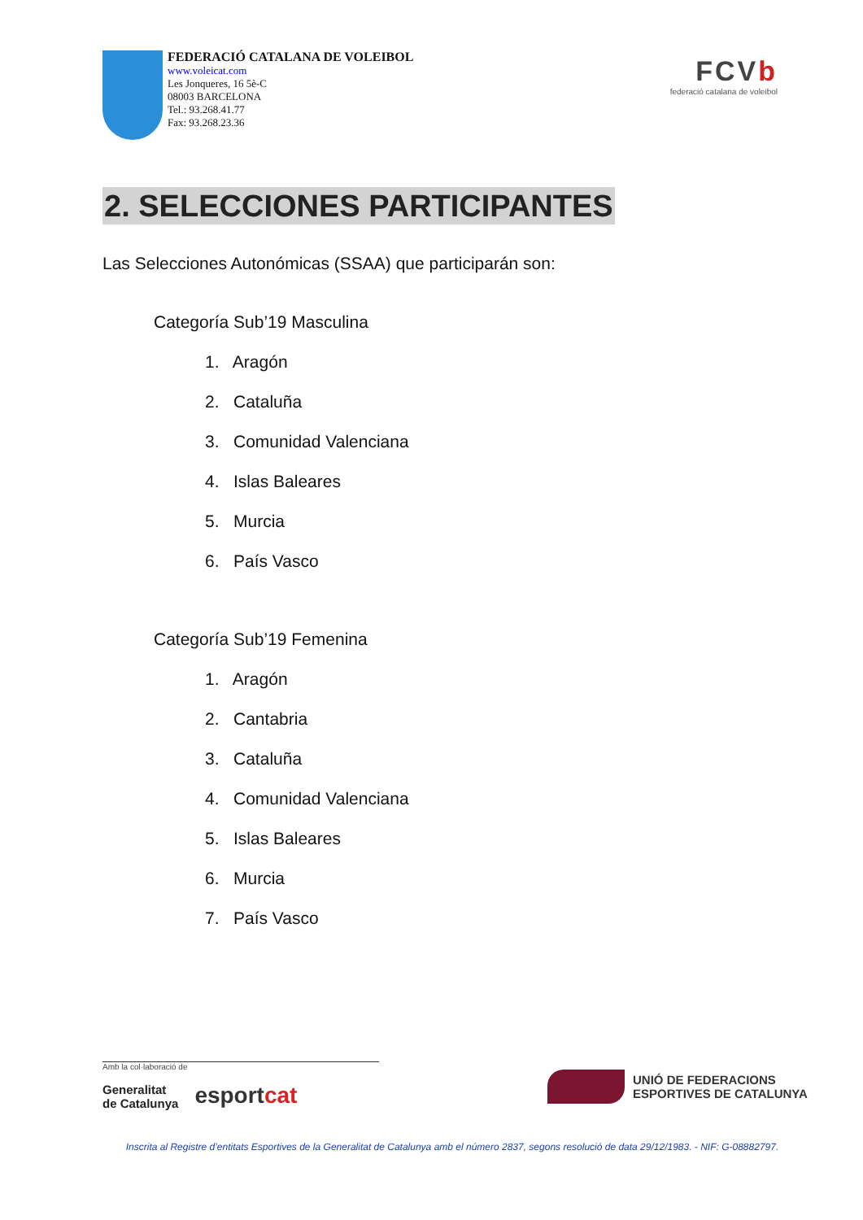FEDERACIÓ CATALANA DE VOLEIBOL
www.voleicat.com
Les Jonqueres, 16 5è-C
08003 BARCELONA
Tel.: 93.268.41.77
Fax: 93.268.23.36
FCVb
federació catalana de voleibol
2. SELECCIONES PARTICIPANTES
Las Selecciones Autonómicas (SSAA) que participarán son:
Categoría Sub’19 Masculina
1. Aragón
2. Cataluña
3. Comunidad Valenciana
4. Islas Baleares
5. Murcia
6. País Vasco
Categoría Sub’19 Femenina
1. Aragón
2. Cantabria
3. Cataluña
4. Comunidad Valenciana
5. Islas Baleares
6. Murcia
7. País Vasco
Amb la col·laboració de
Generalitat
de Catalunya
esportcat
UNIÓ DE FEDERACIONS
ESPORTIVES DE CATALUNYA
Inscrita al Registre d’entitats Esportives de la Generalitat de Catalunya amb el número 2837, segons resolució de data 29/12/1983. - NIF: G-08882797.